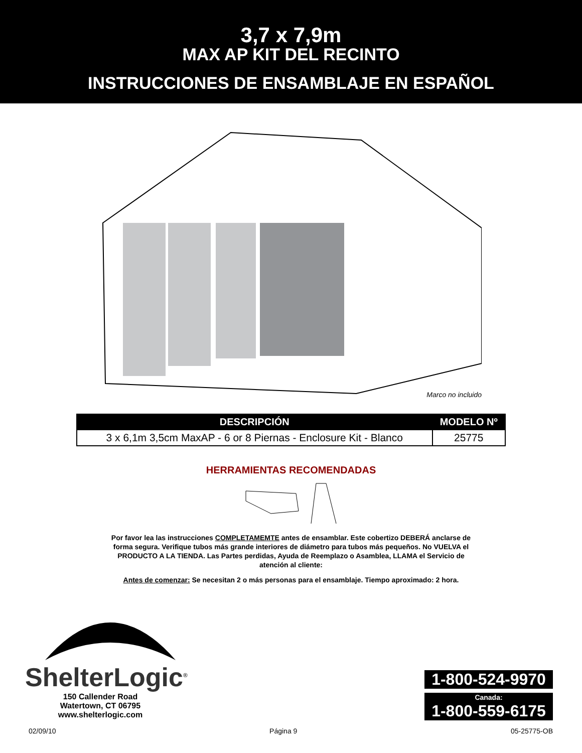3,7 x 7,9m
MAX AP KIT DEL RECINTO
INSTRUCCIONES DE ENSAMBLAJE EN ESPAÑOL
Marco no incluido
| DESCRIPCIÓN | MODELO Nº |
| --- | --- |
| 3 x 6,1m 3,5cm MaxAP - 6 or 8 Piernas - Enclosure Kit - Blanco | 25775 |
HERRAMIENTAS RECOMENDADAS
Por favor lea las instrucciones COMPLETAMEMTE antes de ensamblar. Este cobertizo DEBERÁ anclarse de forma segura. Verifique tubos más grande interiores de diámetro para tubos más pequeños. No VUELVA el PRODUCTO A LA TIENDA. Las Partes perdidas, Ayuda de Reemplazo o Asamblea, LLAMA el Servicio de atención al cliente:
Antes de comenzar: Se necesitan 2 o más personas para el ensamblaje. Tiempo aproximado: 2 hora.
ShelterLogic<sup>®</sup>
150 Callender Road
Watertown, CT 06795
www.shelterlogic.com
1-800-524-9970
Canada:
1-800-559-6175
02/09/10 Página 9 05-25775-OB